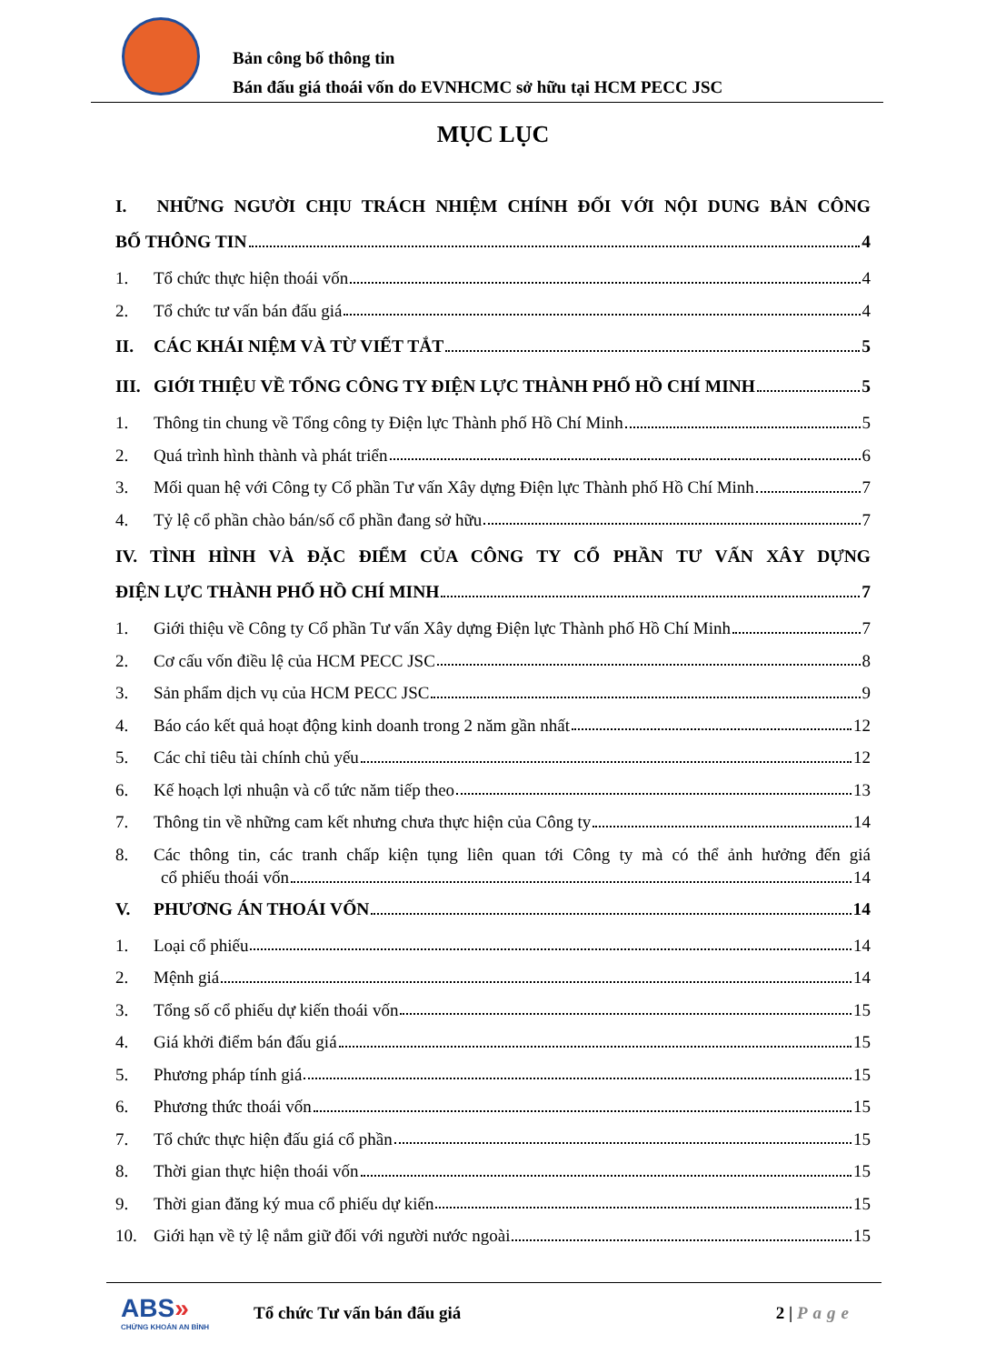Bản công bố thông tin
Bán đấu giá thoái vốn do EVNHCMC sở hữu tại HCM PECC JSC
MỤC LỤC
I. NHỮNG NGƯỜI CHỊU TRÁCH NHIỆM CHÍNH ĐỐI VỚI NỘI DUNG BẢN CÔNG
BỐ THÔNG TIN 4
1. Tổ chức thực hiện thoái vốn 4
2. Tổ chức tư vấn bán đấu giá 4
II. CÁC KHÁI NIỆM VÀ TỪ VIẾT TẮT 5
III. GIỚI THIỆU VỀ TỔNG CÔNG TY ĐIỆN LỰC THÀNH PHỐ HỒ CHÍ MINH 5
1. Thông tin chung về Tổng công ty Điện lực Thành phố Hồ Chí Minh 5
2. Quá trình hình thành và phát triển 6
3. Mối quan hệ với Công ty Cổ phần Tư vấn Xây dựng Điện lực Thành phố Hồ Chí Minh 7
4. Tỷ lệ cổ phần chào bán/số cổ phần đang sở hữu 7
IV. TÌNH HÌNH VÀ ĐẶC ĐIỂM CỦA CÔNG TY CỔ PHẦN TƯ VẤN XÂY DỰNG
ĐIỆN LỰC THÀNH PHỐ HỒ CHÍ MINH 7
1. Giới thiệu về Công ty Cổ phần Tư vấn Xây dựng Điện lực Thành phố Hồ Chí Minh 7
2. Cơ cấu vốn điều lệ của HCM PECC JSC 8
3. Sản phẩm dịch vụ của HCM PECC JSC 9
4. Báo cáo kết quả hoạt động kinh doanh trong 2 năm gần nhất 12
5. Các chỉ tiêu tài chính chủ yếu 12
6. Kế hoạch lợi nhuận và cổ tức năm tiếp theo 13
7. Thông tin về những cam kết nhưng chưa thực hiện của Công ty 14
8. Các thông tin, các tranh chấp kiện tụng liên quan tới Công ty mà có thể ảnh hưởng đến giá
cổ phiếu thoái vốn 14
V. PHƯƠNG ÁN THOÁI VỐN 14
1. Loại cổ phiếu 14
2. Mệnh giá 14
3. Tổng số cổ phiếu dự kiến thoái vốn 15
4. Giá khởi điểm bán đấu giá 15
5. Phương pháp tính giá 15
6. Phương thức thoái vốn 15
7. Tổ chức thực hiện đấu giá cổ phần 15
8. Thời gian thực hiện thoái vốn 15
9. Thời gian đăng ký mua cổ phiếu dự kiến 15
10. Giới hạn về tỷ lệ nắm giữ đối với người nước ngoài 15
ABS»
CHỨNG KHOÁN AN BÌNH
Tổ chức Tư vấn bán đấu giá 2 | Page